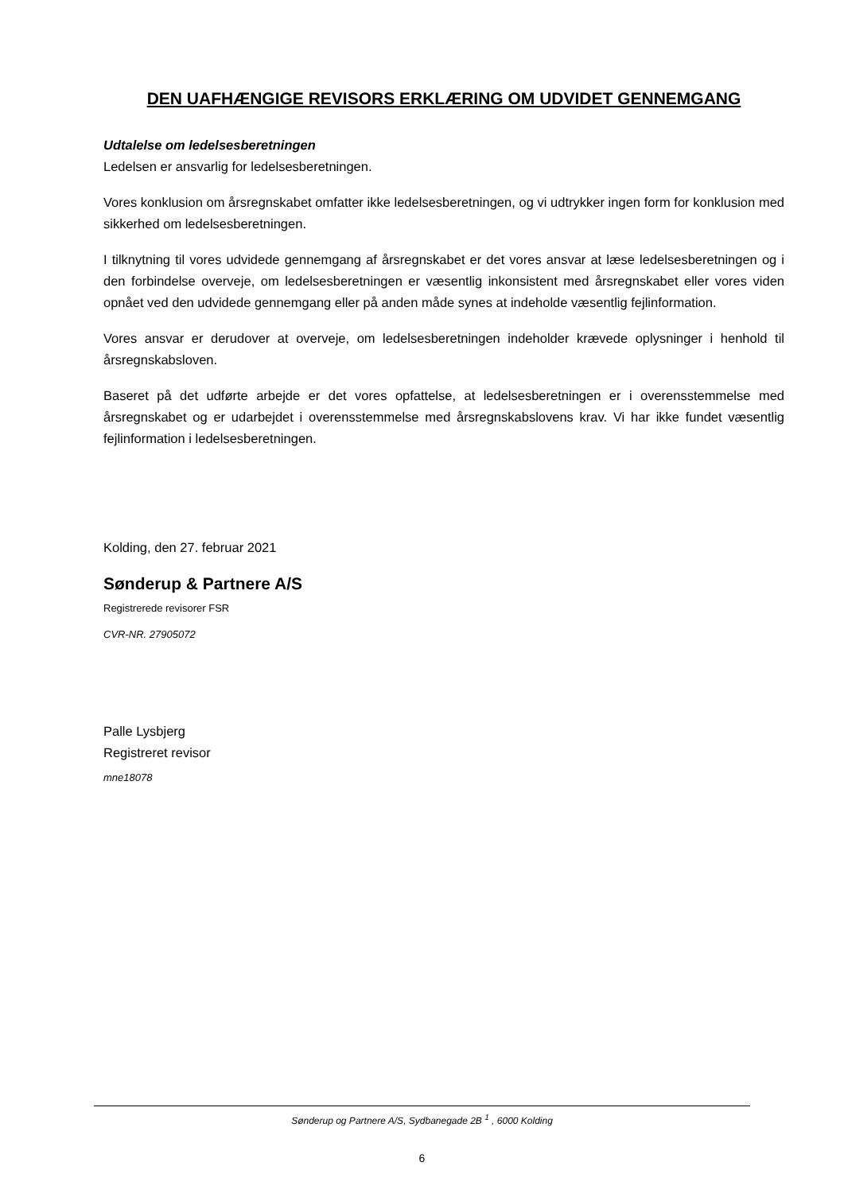DEN UAFHÆNGIGE REVISORS ERKLÆRING OM UDVIDET GENNEMGANG
Udtalelse om ledelsesberetningen
Ledelsen er ansvarlig for ledelsesberetningen.
Vores konklusion om årsregnskabet omfatter ikke ledelsesberetningen, og vi udtrykker ingen form for konklusion med sikkerhed om ledelsesberetningen.
I tilknytning til vores udvidede gennemgang af årsregnskabet er det vores ansvar at læse ledelsesberetningen og i den forbindelse overveje, om ledelsesberetningen er væsentlig inkonsistent med årsregnskabet eller vores viden opnået ved den udvidede gennemgang eller på anden måde synes at indeholde væsentlig fejlinformation.
Vores ansvar er derudover at overveje, om ledelsesberetningen indeholder krævede oplysninger i henhold til årsregnskabsloven.
Baseret på det udførte arbejde er det vores opfattelse, at ledelsesberetningen er i overensstemmelse med årsregnskabet og er udarbejdet i overensstemmelse med årsregnskabslovens krav. Vi har ikke fundet væsentlig fejlinformation i ledelsesberetningen.
Kolding, den 27. februar 2021
Sønderup & Partnere A/S
Registrerede revisorer FSR
CVR-NR. 27905072
Palle Lysbjerg
Registreret revisor
mne18078
Sønderup og Partnere A/S, Sydbanegade 2B <sup>1</sup> , 6000 Kolding
6